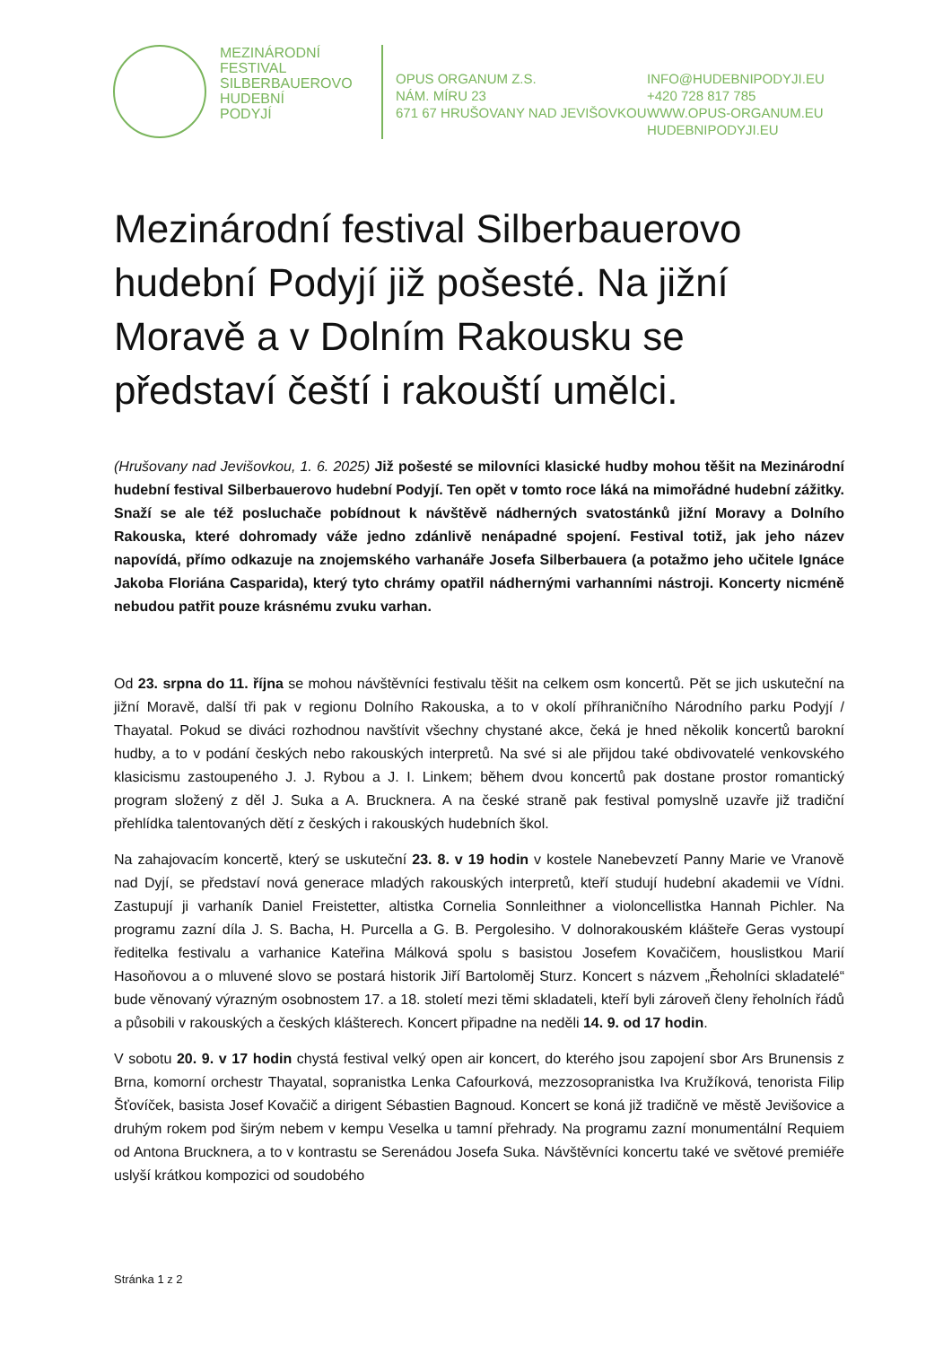MEZINÁRODNÍ
FESTIVAL
SILBERBAUEROVO
HUDEBNÍ
PODYJÍ
OPUS ORGANUM Z.S.
NÁM. MÍRU 23
671 67 HRUŠOVANY NAD JEVIŠOVKOU
INFO@HUDEBNIPODYJI.EU
+420 728 817 785
WWW.OPUS-ORGANUM.EU
HUDEBNIPODYJI.EU
Mezinárodní festival Silberbauerovo hudební Podyjí již pošesté. Na jižní Moravě a v Dolním Rakousku se představí čeští i rakouští umělci.
(Hrušovany nad Jevišovkou, 1. 6. 2025) Již pošesté se milovníci klasické hudby mohou těšit na Mezinárodní hudební festival Silberbauerovo hudební Podyjí. Ten opět v tomto roce láká na mimořádné hudební zážitky. Snaží se ale též posluchače pobídnout k návštěvě nádherných svatostánků jižní Moravy a Dolního Rakouska, které dohromady váže jedno zdánlivě nenápadné spojení. Festival totiž, jak jeho název napovídá, přímo odkazuje na znojemského varhanáře Josefa Silberbauera (a potažmo jeho učitele Ignáce Jakoba Floriána Casparida), který tyto chrámy opatřil nádhernými varhanními nástroji. Koncerty nicméně nebudou patřit pouze krásnému zvuku varhan.
Od 23. srpna do 11. října se mohou návštěvníci festivalu těšit na celkem osm koncertů. Pět se jich uskuteční na jižní Moravě, další tři pak v regionu Dolního Rakouska, a to v okolí příhraničního Národního parku Podyjí / Thayatal. Pokud se diváci rozhodnou navštívit všechny chystané akce, čeká je hned několik koncertů barokní hudby, a to v podání českých nebo rakouských interpretů. Na své si ale přijdou také obdivovatelé venkovského klasicismu zastoupeného J. J. Rybou a J. I. Linkem; během dvou koncertů pak dostane prostor romantický program složený z děl J. Suka a A. Brucknera. A na české straně pak festival pomyslně uzavře již tradiční přehlídka talentovaných dětí z českých i rakouských hudebních škol.
Na zahajovacím koncertě, který se uskuteční 23. 8. v 19 hodin v kostele Nanebevzetí Panny Marie ve Vranově nad Dyjí, se představí nová generace mladých rakouských interpretů, kteří studují hudební akademii ve Vídni. Zastupují ji varhaník Daniel Freistetter, altistka Cornelia Sonnleithner a violoncellistka Hannah Pichler. Na programu zazní díla J. S. Bacha, H. Purcella a G. B. Pergolesiho. V dolnorakouském klášteře Geras vystoupí ředitelka festivalu a varhanice Kateřina Málková spolu s basistou Josefem Kovačičem, houslistkou Marií Hasoňovou a o mluvené slovo se postará historik Jiří Bartoloměj Sturz. Koncert s názvem „Řeholníci skladatelé“ bude věnovaný výrazným osobnostem 17. a 18. století mezi těmi skladateli, kteří byli zároveň členy řeholních řádů a působili v rakouských a českých klášterech. Koncert připadne na neděli 14. 9. od 17 hodin.
V sobotu 20. 9. v 17 hodin chystá festival velký open air koncert, do kterého jsou zapojení sbor Ars Brunensis z Brna, komorní orchestr Thayatal, sopranistka Lenka Cafourková, mezzosopranistka Iva Kružíková, tenorista Filip Šťovíček, basista Josef Kovačič a dirigent Sébastien Bagnoud. Koncert se koná již tradičně ve městě Jevišovice a druhým rokem pod širým nebem v kempu Veselka u tamní přehrady. Na programu zazní monumentální Requiem od Antona Brucknera, a to v kontrastu se Serenádou Josefa Suka. Návštěvníci koncertu také ve světové premiéře uslyší krátkou kompozici od soudobého
Stránka 1 z 2